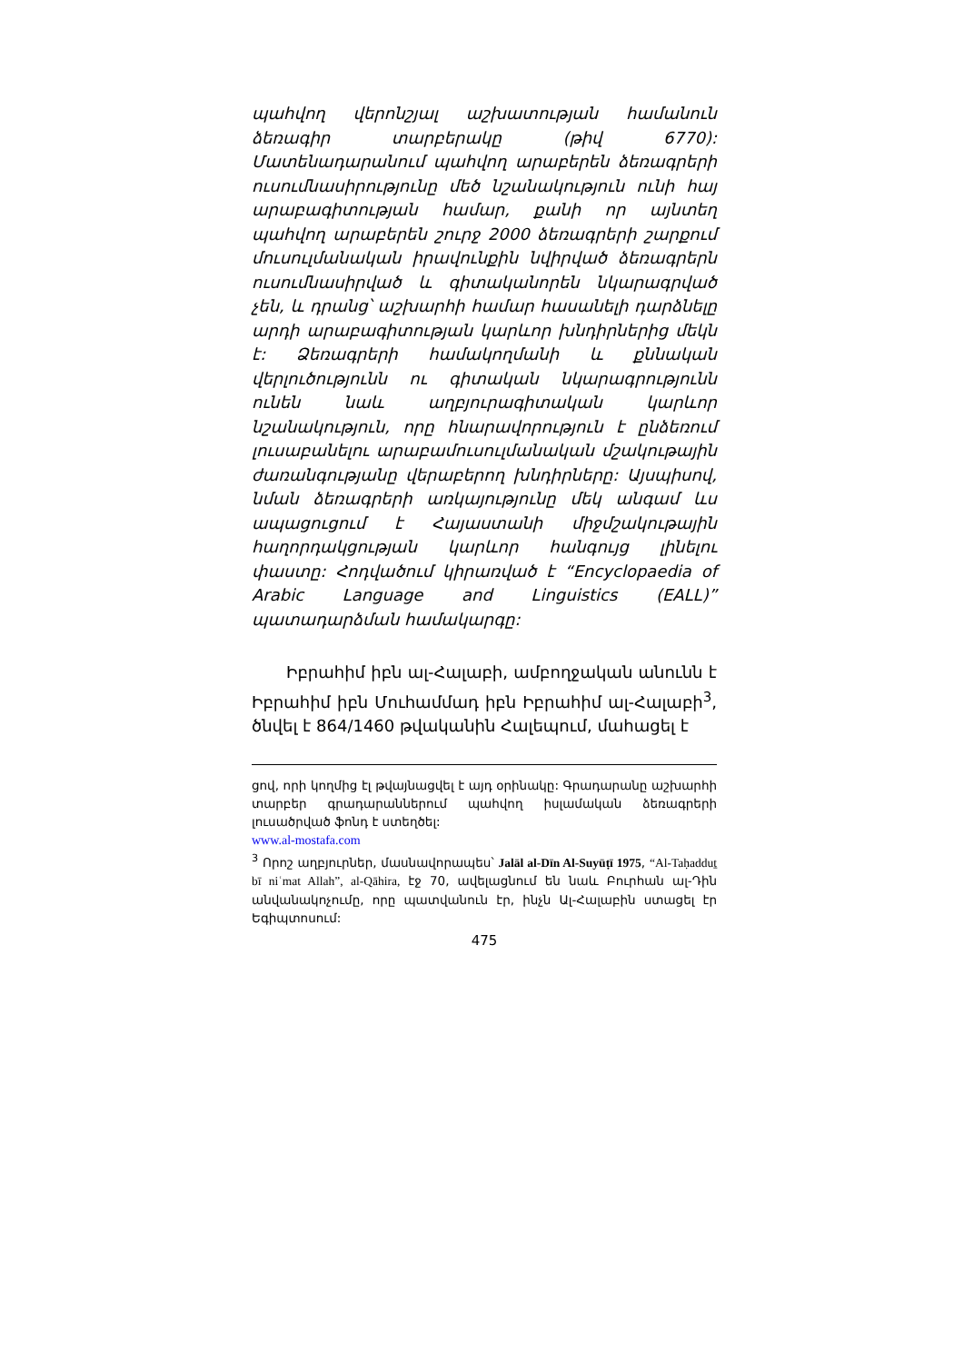պահվող վերոնշյալ աշխատության համանուն ձեռագիր տարբերակը (թիվ 6770): Մատենադարանում պահվող արաբերեն ձեռագրերի ուսումնասիրությունը մեծ նշանակություն ունի հայ արաբագիտության համար, քանի որ այնտեղ պահվող արաբերեն շուրջ 2000 ձեռագրերի շարքում մուսուլմանական իրավունքին նվիրված ձեռագրերն ուսումնասիրված և գիտականորեն նկարագրված չեն, և դրանց՝ աշխարհի համար հասանելի դարձնելը արդի արաբագիտության կարևոր խնդիրներից մեկն է: Ձեռագրերի համակողմանի և քննական վերլուծությունն ու գիտական նկարագրությունն ունեն նաև աղբյուրագիտական կարևոր նշանակություն, որը հնարավորություն է ընձեռում լուսաբանելու արաբամուսուլմանական մշակութային ժառանգությանը վերաբերող խնդիրները: Այսպիսով, նման ձեռագրերի առկայությունը մեկ անգամ ևս ապացուցում է Հայաստանի միջմշակութային հաղորդակցության կարևոր հանգույց լինելու փաստը: Հոդվածում կիրառված է “Encyclopaedia of Arabic Language and Linguistics (EALL)” պատադարձման համակարգը:
Իբրահիմ իբն ալ-Հալաբի, ամբողջական անունն է Իբրահիմ իբն Մուհամմադ իբն Իբրահիմ ալ-Հալաբի<sup>3</sup>, ծնվել է 864/1460 թվականին Հալեպում, մահացել է
ցով, որի կողմից էլ թվայնացվել է այդ օրինակը: Գրադարանը աշխարհի տարբեր գրադարաններում պահվող իսլամական ձեռագրերի լուսածրված ֆոնդ է ստեղծել:
www.al-mostafa.com
<sup>3</sup> Որոշ աղբյուրներ, մասնավորապես՝ Jalāl al-Dīn Al-Suyūṭī 1975, “Al-Taḥadduṯ bī niʿmat Allah”, al-Qāhira, էջ 70, ավելացնում են նաև Բուրհան ալ-Դին անվանակոչումը, որը պատվանուն էր, ինչն Ալ-Հալաբին ստացել էր Եգիպտոսում:
475